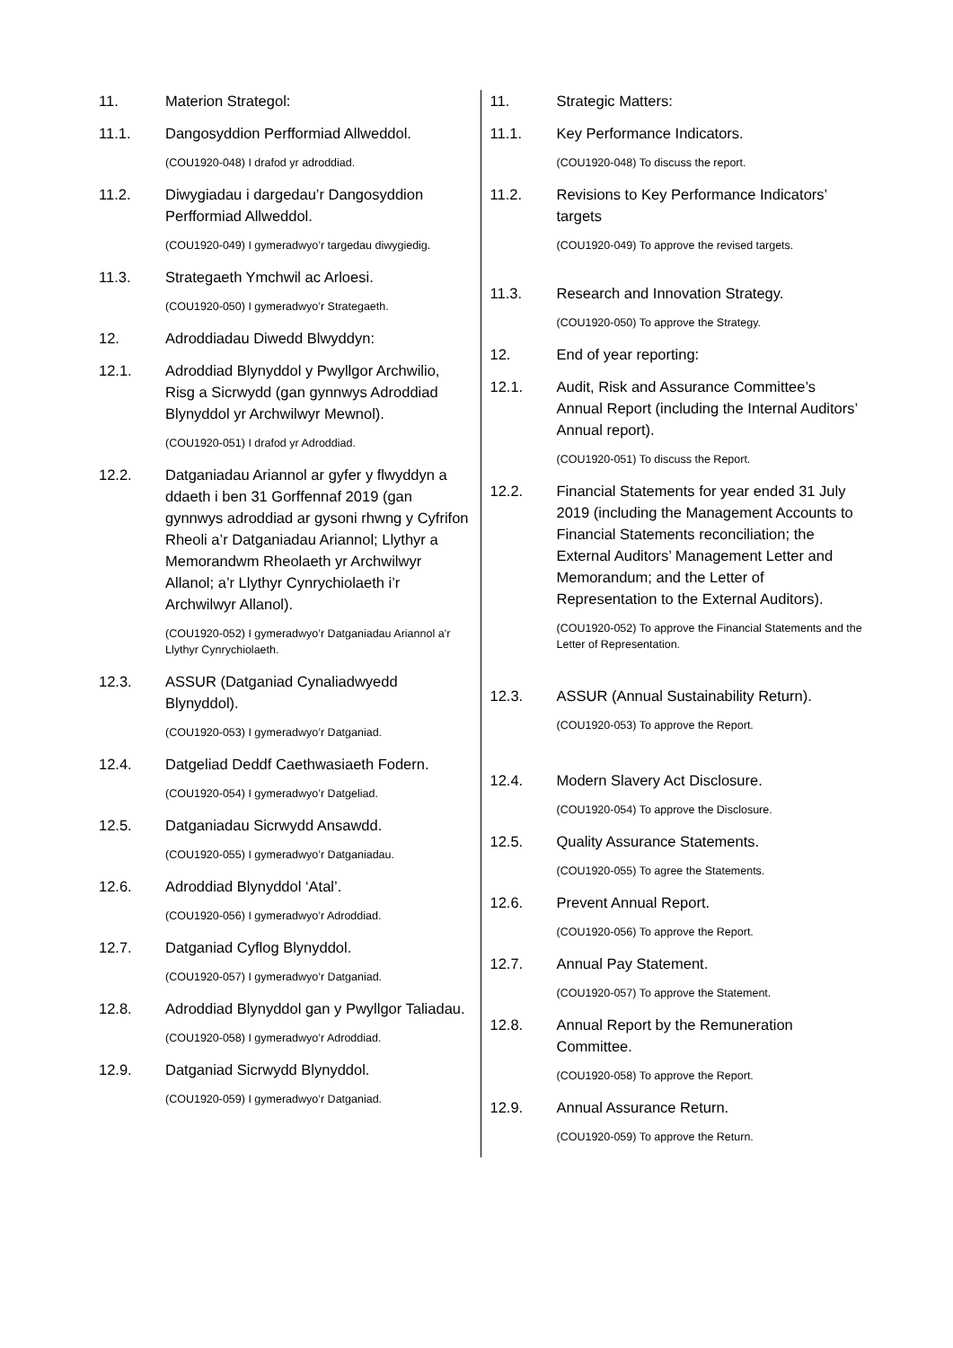11. Materion Strategol:
11.1. Dangosyddion Perfformiad Allweddol.
(COU1920-048) I drafod yr adroddiad.
11.2. Diwygiadau i dargedau’r Dangosyddion Perfformiad Allweddol.
(COU1920-049) I gymeradwyo’r targedau diwygiedig.
11.3. Strategaeth Ymchwil ac Arloesi.
(COU1920-050) I gymeradwyo’r Strategaeth.
12. Adroddiadau Diwedd Blwyddyn:
12.1. Adroddiad Blynyddol y Pwyllgor Archwilio, Risg a Sicrwydd (gan gynnwys Adroddiad Blynyddol yr Archwilwyr Mewnol).
(COU1920-051) I drafod yr Adroddiad.
12.2. Datganiadau Ariannol ar gyfer y flwyddyn a ddaeth i ben 31 Gorffennaf 2019 (gan gynnwys adroddiad ar gysoni rhwng y Cyfrifon Rheoli a’r Datganiadau Ariannol; Llythyr a Memorandwm Rheolaeth yr Archwilwyr Allanol; a’r Llythyr Cynrychiolaeth i’r Archwilwyr Allanol).
(COU1920-052) I gymeradwyo’r Datganiadau Ariannol a’r Llythyr Cynrychiolaeth.
12.3. ASSUR (Datganiad Cynaliadwyedd Blynyddol).
(COU1920-053) I gymeradwyo’r Datganiad.
12.4. Datgeliad Deddf Caethwasiaeth Fodern.
(COU1920-054) I gymeradwyo’r Datgeliad.
12.5. Datganiadau Sicrwydd Ansawdd.
(COU1920-055) I gymeradwyo’r Datganiadau.
12.6. Adroddiad Blynyddol ‘Atal’.
(COU1920-056) I gymeradwyo’r Adroddiad.
12.7. Datganiad Cyflog Blynyddol.
(COU1920-057) I gymeradwyo’r Datganiad.
12.8. Adroddiad Blynyddol gan y Pwyllgor Taliadau.
(COU1920-058) I gymeradwyo’r Adroddiad.
12.9. Datganiad Sicrwydd Blynyddol.
(COU1920-059) I gymeradwyo’r Datganiad.
11. Strategic Matters:
11.1. Key Performance Indicators.
(COU1920-048) To discuss the report.
11.2. Revisions to Key Performance Indicators’ targets
(COU1920-049) To approve the revised targets.
11.3. Research and Innovation Strategy.
(COU1920-050) To approve the Strategy.
12. End of year reporting:
12.1. Audit, Risk and Assurance Committee’s Annual Report (including the Internal Auditors’ Annual report).
(COU1920-051) To discuss the Report.
12.2. Financial Statements for year ended 31 July 2019 (including the Management Accounts to Financial Statements reconciliation; the External Auditors’ Management Letter and Memorandum; and the Letter of Representation to the External Auditors).
(COU1920-052) To approve the Financial Statements and the Letter of Representation.
12.3. ASSUR (Annual Sustainability Return).
(COU1920-053) To approve the Report.
12.4. Modern Slavery Act Disclosure.
(COU1920-054) To approve the Disclosure.
12.5. Quality Assurance Statements.
(COU1920-055) To agree the Statements.
12.6. Prevent Annual Report.
(COU1920-056) To approve the Report.
12.7. Annual Pay Statement.
(COU1920-057) To approve the Statement.
12.8. Annual Report by the Remuneration Committee.
(COU1920-058) To approve the Report.
12.9. Annual Assurance Return.
(COU1920-059) To approve the Return.